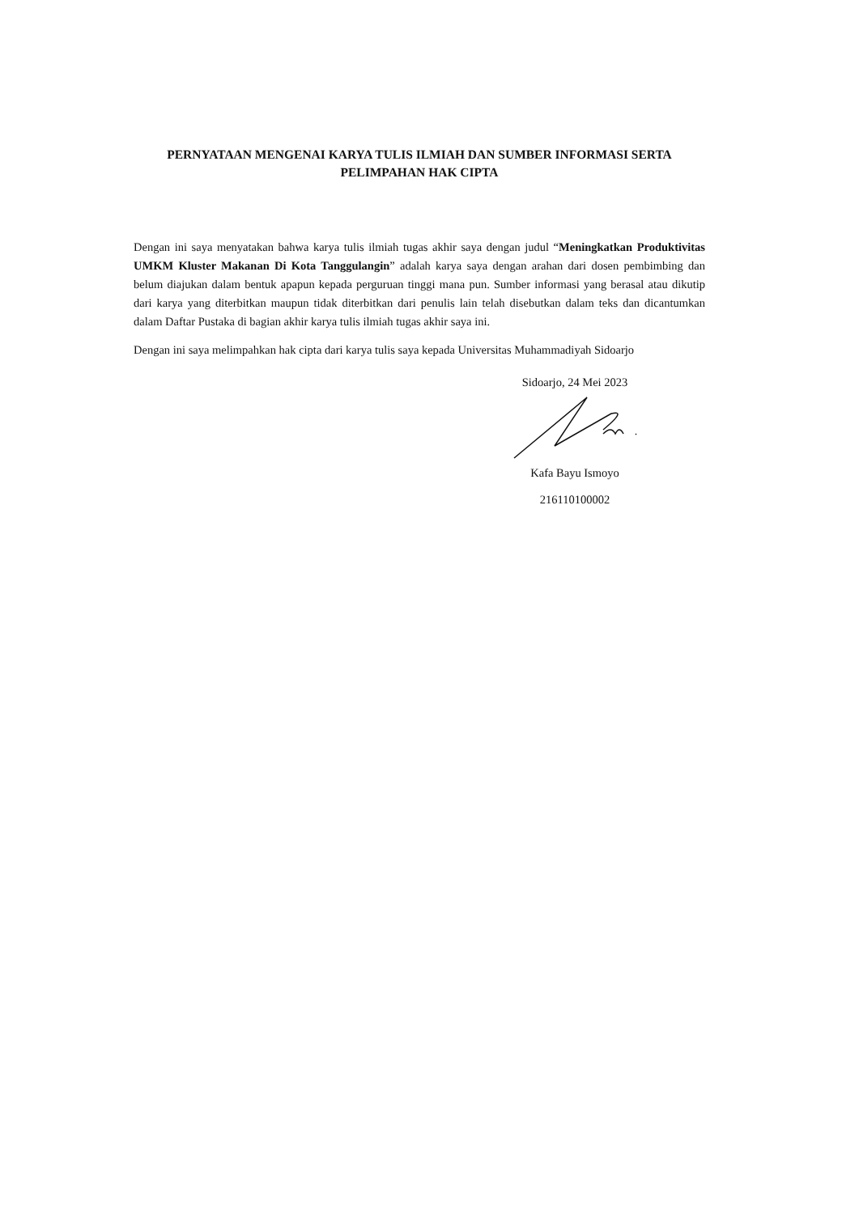PERNYATAAN MENGENAI KARYA TULIS ILMIAH DAN SUMBER INFORMASI SERTA
PELIMPAHAN HAK CIPTA
Dengan ini saya menyatakan bahwa karya tulis ilmiah tugas akhir saya dengan judul “Meningkatkan Produktivitas UMKM Kluster Makanan Di Kota Tanggulangin” adalah karya saya dengan arahan dari dosen pembimbing dan belum diajukan dalam bentuk apapun kepada perguruan tinggi mana pun. Sumber informasi yang berasal atau dikutip dari karya yang diterbitkan maupun tidak diterbitkan dari penulis lain telah disebutkan dalam teks dan dicantumkan dalam Daftar Pustaka di bagian akhir karya tulis ilmiah tugas akhir saya ini.
Dengan ini saya melimpahkan hak cipta dari karya tulis saya kepada Universitas Muhammadiyah Sidoarjo
Sidoarjo, 24 Mei 2023
Kafa Bayu Ismoyo
216110100002